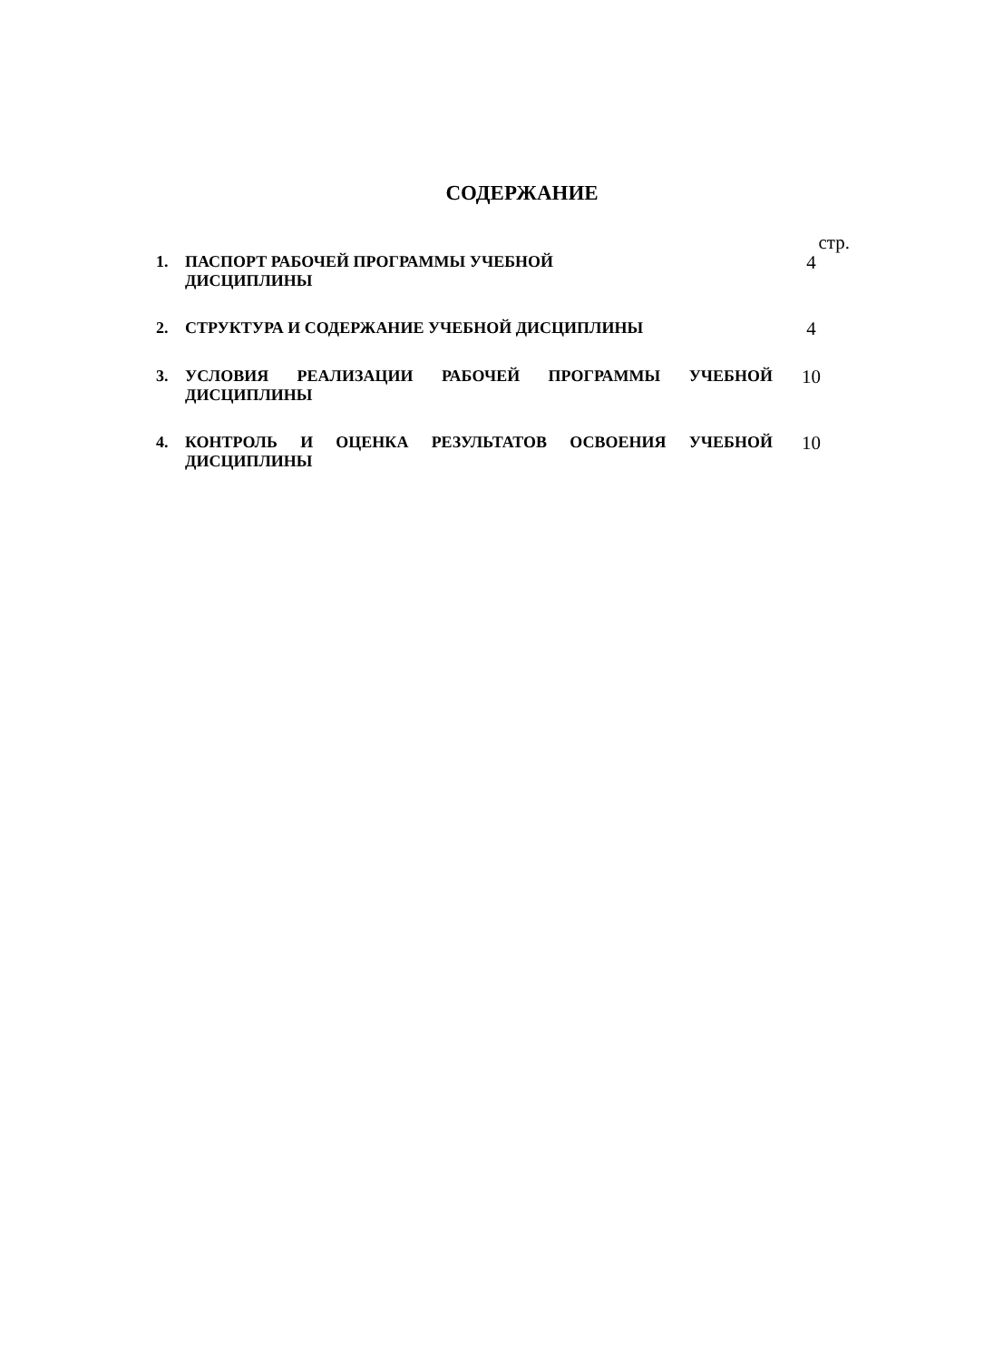СОДЕРЖАНИЕ
| | | стр. |
| 1. | ПАСПОРТ РАБОЧЕЙ ПРОГРАММЫ УЧЕБНОЙ ДИСЦИПЛИНЫ | 4 |
| 2. | СТРУКТУРА И СОДЕРЖАНИЕ УЧЕБНОЙ ДИСЦИПЛИНЫ | 4 |
| 3. | УСЛОВИЯ РЕАЛИЗАЦИИ РАБОЧЕЙ ПРОГРАММЫ УЧЕБНОЙ ДИСЦИПЛИНЫ | 10 |
| 4. | КОНТРОЛЬ И ОЦЕНКА РЕЗУЛЬТАТОВ ОСВОЕНИЯ УЧЕБНОЙ ДИСЦИПЛИНЫ | 10 |